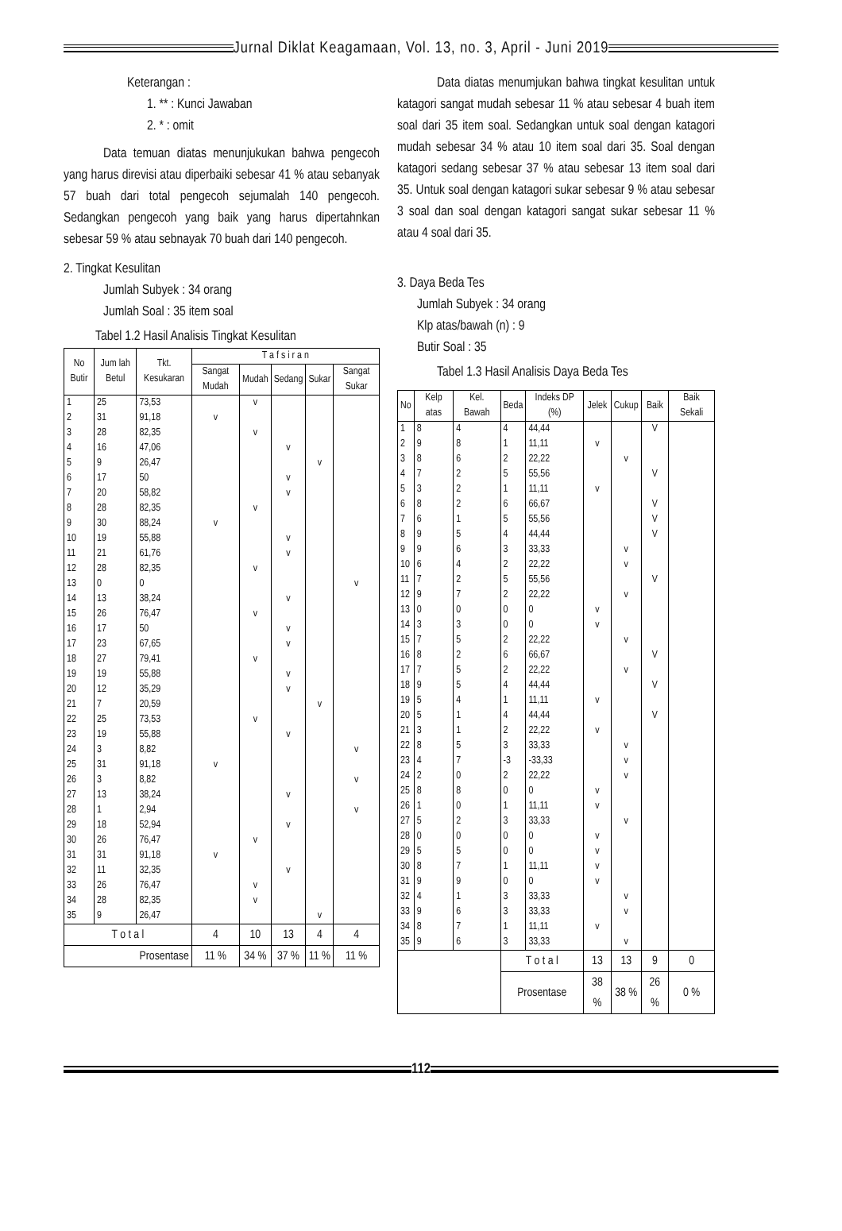Jurnal Diklat Keagamaan, Vol. 13, no. 3, April - Juni 2019
Keterangan :
1. ** : Kunci Jawaban
2. * : omit
Data temuan diatas menunjukukan bahwa pengecoh yang harus direvisi atau diperbaiki sebesar 41 % atau sebanyak 57 buah dari total pengecoh sejumalah 140 pengecoh. Sedangkan pengecoh yang baik yang harus dipertahnkan sebesar 59 % atau sebnayak 70 buah dari 140 pengecoh.
2. Tingkat Kesulitan
Jumlah Subyek : 34 orang
Jumlah Soal : 35 item soal
Tabel 1.2 Hasil Analisis Tingkat Kesulitan
| No Butir | Jum lah Betul | Tkt. Kesukaran | T a f s i r a n | | | | |
| --- | --- | --- | --- | --- | --- | --- | --- |
| | | | Sangat Mudah | Mudah | Sedang | Sukar | Sangat Sukar |
| 1 | 25 | 73,53 | | v | | | |
| 2 | 31 | 91,18 | v | | | | |
| 3 | 28 | 82,35 | | v | | | |
| 4 | 16 | 47,06 | | | v | | |
| 5 | 9 | 26,47 | | | | v | |
| 6 | 17 | 50 | | | v | | |
| 7 | 20 | 58,82 | | | v | | |
| 8 | 28 | 82,35 | | v | | | |
| 9 | 30 | 88,24 | v | | | | |
| 10 | 19 | 55,88 | | | v | | |
| 11 | 21 | 61,76 | | | v | | |
| 12 | 28 | 82,35 | | v | | | |
| 13 | 0 | 0 | | | | | v |
| 14 | 13 | 38,24 | | | v | | |
| 15 | 26 | 76,47 | | v | | | |
| 16 | 17 | 50 | | | v | | |
| 17 | 23 | 67,65 | | | v | | |
| 18 | 27 | 79,41 | | v | | | |
| 19 | 19 | 55,88 | | | v | | |
| 20 | 12 | 35,29 | | | v | | |
| 21 | 7 | 20,59 | | | | v | |
| 22 | 25 | 73,53 | | v | | | |
| 23 | 19 | 55,88 | | | v | | |
| 24 | 3 | 8,82 | | | | | v |
| 25 | 31 | 91,18 | v | | | | |
| 26 | 3 | 8,82 | | | | | v |
| 27 | 13 | 38,24 | | | v | | |
| 28 | 1 | 2,94 | | | | | v |
| 29 | 18 | 52,94 | | | v | | |
| 30 | 26 | 76,47 | | v | | | |
| 31 | 31 | 91,18 | v | | | | |
| 32 | 11 | 32,35 | | | v | | |
| 33 | 26 | 76,47 | | v | | | |
| 34 | 28 | 82,35 | | v | | | |
| 35 | 9 | 26,47 | | | | v | |
| T o t a l | | | 4 | 10 | 13 | 4 | 4 |
| Prosentase | | | 11 % | 34 % | 37 % | 11 % | 11 % |
Data diatas menumjukan bahwa tingkat kesulitan untuk katagori sangat mudah sebesar 11 % atau sebesar 4 buah item soal dari 35 item soal. Sedangkan untuk soal dengan katagori mudah sebesar 34 % atau 10 item soal dari 35. Soal dengan katagori sedang sebesar 37 % atau sebesar 13 item soal dari 35. Untuk soal dengan katagori sukar sebesar 9 % atau sebesar 3 soal dan soal dengan katagori sangat sukar sebesar 11 % atau 4 soal dari 35.
3. Daya Beda Tes
Jumlah Subyek : 34 orang
Klp atas/bawah (n) : 9
Butir Soal : 35
Tabel 1.3 Hasil Analisis Daya Beda Tes
| No | Kelp atas | Kel. Bawah | Beda | Indeks DP (%) | Jelek | Cukup | Baik | Baik Sekali |
| --- | --- | --- | --- | --- | --- | --- | --- | --- |
| 1 | 8 | 4 | 4 | 44,44 | | | V | |
| 2 | 9 | 8 | 1 | 11,11 | v | | | |
| 3 | 8 | 6 | 2 | 22,22 | | v | | |
| 4 | 7 | 2 | 5 | 55,56 | | | V | |
| 5 | 3 | 2 | 1 | 11,11 | v | | | |
| 6 | 8 | 2 | 6 | 66,67 | | | V | |
| 7 | 6 | 1 | 5 | 55,56 | | | V | |
| 8 | 9 | 5 | 4 | 44,44 | | | V | |
| 9 | 9 | 6 | 3 | 33,33 | | v | | |
| 10 | 6 | 4 | 2 | 22,22 | | v | | |
| 11 | 7 | 2 | 5 | 55,56 | | | V | |
| 12 | 9 | 7 | 2 | 22,22 | | v | | |
| 13 | 0 | 0 | 0 | 0 | v | | | |
| 14 | 3 | 3 | 0 | 0 | v | | | |
| 15 | 7 | 5 | 2 | 22,22 | | v | | |
| 16 | 8 | 2 | 6 | 66,67 | | | V | |
| 17 | 7 | 5 | 2 | 22,22 | | v | | |
| 18 | 9 | 5 | 4 | 44,44 | | | V | |
| 19 | 5 | 4 | 1 | 11,11 | v | | | |
| 20 | 5 | 1 | 4 | 44,44 | | | V | |
| 21 | 3 | 1 | 2 | 22,22 | v | | | |
| 22 | 8 | 5 | 3 | 33,33 | | v | | |
| 23 | 4 | 7 | -3 | -33,33 | | v | | |
| 24 | 2 | 0 | 2 | 22,22 | | v | | |
| 25 | 8 | 8 | 0 | 0 | v | | | |
| 26 | 1 | 0 | 1 | 11,11 | v | | | |
| 27 | 5 | 2 | 3 | 33,33 | | v | | |
| 28 | 0 | 0 | 0 | 0 | v | | | |
| 29 | 5 | 5 | 0 | 0 | v | | | |
| 30 | 8 | 7 | 1 | 11,11 | v | | | |
| 31 | 9 | 9 | 0 | 0 | v | | | |
| 32 | 4 | 1 | 3 | 33,33 | | v | | |
| 33 | 9 | 6 | 3 | 33,33 | | v | | |
| 34 | 8 | 7 | 1 | 11,11 | v | | | |
| 35 | 9 | 6 | 3 | 33,33 | | v | | |
| | | | T o t a l | | 13 | 13 | 9 | 0 |
| | | | Prosentase | | 38 % | 38 % | 26 % | 0 % |
112